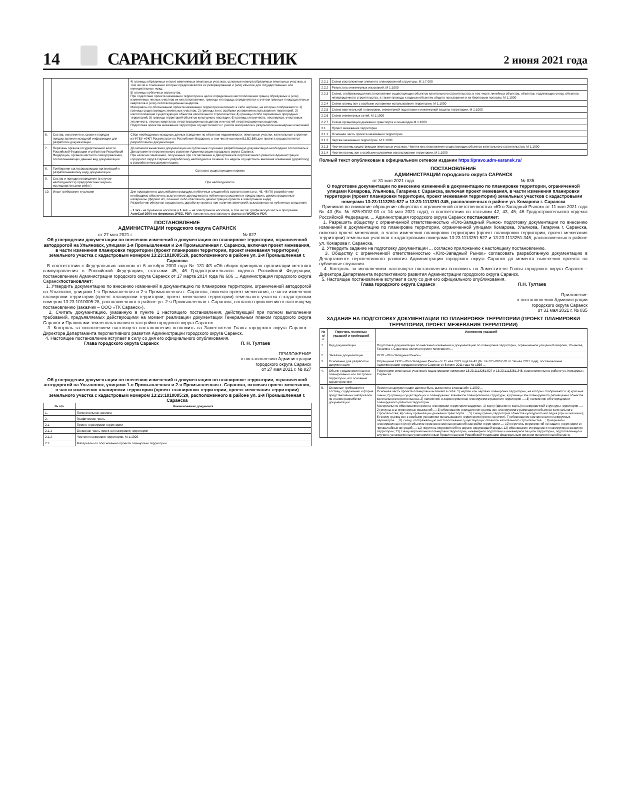14
САРАНСКИЙ ВЕСТНИК 2 июня 2021 года
| | | 4) границы образуемых и (или) изменяемых земельных участков, условные номера образуемых земельных участков, в том числе в отношении которых предполагаются их резервирование и (или) изъятие для государственных или муниципальных нужд; 5) границы публичных сервитутов. При подготовке проекта межевания территории в целях определения местоположения границ образуемых и (или) изменяемых лесных участков их местоположение, границы и площадь определяются с учетом границ и площади лесных кварталов и (или) лесотаксационных выделов. Материалы по обоснованию проекта межевания территории включают в себя чертежи, на которых отображаются: 1) границы существующих земельных участков; 2) границы зон с особыми условиями использования территорий; 3) местоположение существующих объектов капитального строительства; 4) границы особо охраняемых природных территорий; 5) границы территорий объектов культурного наследия; 6) границы лесничеств, лесопарков, участковых лесничеств, лесных кварталов, лесотаксационных выделов или частей лесотаксационных выделов. Подготовка проектов межевания территории осуществляется с учетом материалов и результатов инженерных изысканий ... |
| 6. | Состав, исполнители, сроки и порядок предоставления исходной информации для разработки документации | Сбор необходимых исходных данных (сведения по объектам недвижимости: земельные участки, капитальные строения из ФГБУ «ФКП Росреестра» по Республике Мордовия, в том числе выписки В1,В2,В6) для проекта осуществляется разработчиком документации. |
| 7. | Перечень органов государственной власти Российской Федерации и субъектов Российской Федерации, органов местного самоуправления, согласовывающих данный вид документации | До момента вынесения документации на публичные слушания разработанную документацию необходимо согласовать в Департаменте перспективного развития Администрации городского округа Саранск. При наличии замечаний, полученных при согласовании в Департаменте перспективного развития Администрации городского округа Саранск разработчику необходимо в течение 2-х недель осуществить внесение изменений (доработку) в разработанную документацию. |
| 8. | Требования согласовывающих организаций к разрабатываемому виду документации | Согласно существующим нормам |
| 9. | Состав и порядок проведения (в случае необходимости) предпроектных научно-исследовательских работ) | При необходимости |
| 10. | Иные требования и условия | Для проведения в дальнейшем процедуры публичных слушаний (в соответствии со ст. 45, 46 ГК) разработчику необходимо обеспечить выступление докладчика на публичных слушаниях и предоставить демонстрационные материалы (формат А1, планшет либо обеспечить демонстрацию проекта в электронном виде). Разработчик обязуется осуществить доработку проекта при наличии замечаний, высказанных на публичных слушаниях ... - 1 экз. - на бумажном носителе и 1 экз. – на электронном носителе, в том числе: графическую часть в программе AutoCad-2004 и в форматах JPEG, PDF; пояснительную записку в форматах WORD и PDF. |
ПОСТАНОВЛЕНИЕ
АДМИНИСТРАЦИИ городского округа САРАНСК
от 27 мая 2021 г. № 827
Об утверждении документации по внесению изменений в документацию по планировке территории, ограниченной автодорогой на Ульяновск, улицами 1-я Промышленная и 2-я Промышленная г. Саранска, включая проект межевания, в части изменения планировки территории (проект планировки территории, проект межевания территории) земельного участка с кадастровым номером 13:23:1010005:28, расположенного в районе ул. 2-я Промышленная г. Саранска
В соответствии с Федеральным законом от 6 октября 2003 года № 131-ФЗ «Об общих принципах организации местного самоуправления в Российской Федерации», статьями 45, 46 Градостроительного кодекса Российской Федерации, постановлением Администрации городского округа Саранск от 17 марта 2014 года № 686 ... Администрация городского округа Саранскпостановляет:
1. Утвердить документацию по внесению изменений в документацию по планировке территории, ограниченной автодорогой на Ульяновск, улицами 1-я Промышленная и 2-я Промышленная г. Саранска, включая проект межевания, в части изменения планировки территории (проект планировки территории, проект межевания территории) земельного участка с кадастровым номером 13:23:1010005:28, расположенного в районе ул. 2-я Промышленная г. Саранска, согласно приложению к настоящему постановлению (заказчик – ООО «ТК Саранск»).
2. Считать документацию, указанную в пункте 1 настоящего постановления, действующей при полном выполнении требований, предъявляемых действующими на момент реализации документации Генеральным планом городского округа Саранск и Правилами землепользования и застройки городского округа Саранск.
3. Контроль за исполнением настоящего постановления возложить на Заместителя Главы городского округа Саранск – Директора Департамента перспективного развития Администрации городского округа Саранск.
4. Настоящее постановление вступает в силу со дня его официального опубликования.
Глава городского округа Саранск П. Н. Тултаев
ПРИЛОЖЕНИЕ
к постановлению Администрации
городского округа Саранск
от 27 мая 2021 г. № 827
Об утверждении документации по внесению изменений в документацию по планировке территории, ограниченной автодорогой на Ульяновск, улицами 1-я Промышленная и 2-я Промышленная г. Саранска, включая проект межевания, в части изменения планировки территории (проект планировки территории, проект межевания территории) земельного участка с кадастровым номером 13:23:1010005:28, расположенного в районе ул. 2-я Промышленная г. Саранска
| № п/п | Наименование документа |
| --- | --- |
| 1. | Пояснительная записка |
| 2. | Графическая часть |
| 2.1 | Проект планировки территории |
| 2.1.1 | Основная часть проекта планировки территории |
| 2.1.2 | Чертеж планировки территории. М 1:1000 |
| 2.2 | Материалы по обоснованию проекта планировки территории |
| 2.2.1 | Схема расположения элемента планировочной структуры. М 1:7 000 |
| 2.2.2 | Результаты инженерных изысканий. М 1:1000 |
| 2.2.3 | Схема, отображающая местоположение существующих объектов капитального строительства, в том числе линейных объектов, объектов, подлежащих сносу, объектов незавершенного строительства, а также проходы к водным объектам общего пользования и их береговым полосам. М 1:1000 |
| 2.2.4 | Схема границ зон с особыми условиями использования территории. М 1:1000 |
| 2.2.5 | Схема вертикальной планировки, инженерной подготовки и инженерной защиты территории. М 1:1000 |
| 2.2.6 | Схема инженерных сетей. М 1:1000 |
| 2.2.7 | Схема организации движения транспорта и пешеходов М 1:1000 |
| 3.1 | Проект межевания территории |
| 3.1.1 | Основная часть проекта межевания территории |
| 3.1.2 | Чертеж межевания территории. М 1:1000 |
| 3.1.3 | Чертеж границ существующих земельных участков. Чертеж местоположения существующих объектов капитального строительства. М 1:1000 |
| 3.1.4 | Чертеж границ зон с особыми условиями использования территории. М 1:1000 |
Полный текст опубликован в официальном сетевом издании https://pravo.adm-saransk.ru/
ПОСТАНОВЛЕНИЕ
АДМИНИСТРАЦИИ городского округа САРАНСК
от 31 мая 2021 года № 835
О подготовке документации по внесению изменений в документацию по планировке территории, ограниченной улицами Комарова, Ульянова, Гагарина г. Саранска, включая проект межевания, в части изменения планировки территории (проект планировки территории, проект межевания территории) земельных участков с кадастровыми номерами 13:23:1113251:527 и 13:23:1113251:345, расположенных в районе ул. Комарова г. Саранска
Принимая во внимание обращение общества с ограниченной ответственностью «Юго-Западный Рынок» от 11 мая 2021 года № 43 (Вх. № 625-ЮЛ/2-03 от 14 мая 2021 года), в соответствии со статьями 42, 43, 45, 46 Градостроительного кодекса Российской Федерации, ... Администрация городского округа Саранск постановляет:
1. Разрешить обществу с ограниченной ответственностью «Юго-Западный Рынок» подготовку документации по внесению изменений в документацию по планировке территории, ограниченной улицами Комарова, Ульянова, Гагарина г. Саранска, включая проект межевания, в части изменения планировки территории (проект планировки территории, проект межевания территории) земельных участков с кадастровыми номерами 13:23:1113251:527 и 13:23:1113251:345, расположенных в районе ул. Комарова г. Саранска.
2. Утвердить задание на подготовку документации ... согласно приложению к настоящему постановлению.
3. Обществу с ограниченной ответственностью «Юго-Западный Рынок» согласовать разработанную документацию в Департаменте перспективного развития Администрации городского округа Саранск до момента вынесения проекта на публичные слушания.
4. Контроль за исполнением настоящего постановления возложить на Заместителя Главы городского округа Саранск – Директора Департамента перспективного развития Администрации городского округа Саранск.
5. Настоящее постановление вступает в силу со дня его официального опубликования.
Глава городского округа Саранск П.Н. Тултаев
Приложение
к постановлению Администрации
городского округа Саранск
от 31 мая 2021 г. № 835
ЗАДАНИЕ НА ПОДГОТОВКУ ДОКУМЕНТАЦИИ ПО ПЛАНИРОВКЕ ТЕРРИТОРИИ (ПРОЕКТ ПЛАНИРОВКИ ТЕРРИТОРИИ, ПРОЕКТ МЕЖЕВАНИЯ ТЕРРИТОРИИ)
| № п/п | Перечень основных указаний и требований | Изложение указаний |
| --- | --- | --- |
| 1. | Вид документации | Подготовка документации по внесению изменений в документацию по планировке территории, ограниченной улицами Комарова, Ульянова, Гагарина г. Саранска, включая проект межевания ... |
| 2. | Заказчик документации | ООО «Юго-Западный Рынок» |
| 3. | Основание для разработки документации | Обращение ООО «Юго-Западный Рынок» от 11 мая 2021 года № 43 (Вх. № 625-ЮЛ/2-03 от 14 мая 2021 года), постановление Администрации городского округа Саранск от 6 июня 2011 года № 1366 ... |
| 4. | Объект градостроительного планирования или застройки территории, его основные характеристики | Территория земельных участков с кадастровыми номерами 13:23:1113251:527 и 13:23:1113251:345, расположенных в районе ул. Комарова г. Саранска |
| 5. | Основные требования к составу, содержанию и форме представляемых материалов по этапам разработки документации | Проектная документация должна быть выполнена в масштабе 1:1000 ... Основная часть проекта планировки включает в себя: 1) чертеж или чертежи планировки территории, на которых отображаются: а) красные линии; б) границы существующих и планируемых элементов планировочной структуры; в) границы зон планируемого размещения объектов капитального строительства; 2) положение о характеристиках планируемого развития территории ...; 3) положения об очередности планируемого развития территории ... Материалы по обоснованию проекта планировки территории содержат: 1) карту (фрагмент карты) планировочной структуры территории ...; 2) результаты инженерных изысканий ...; 3) обоснование определения границ зон планируемого размещения объектов капитального строительства; 4) схему организации движения транспорта ...; 5) схему границ территорий объектов культурного наследия (при их наличии); 6) схему границ зон с особыми условиями использования территории (при их наличии); 7) обоснование соответствия планируемых параметров ...; 8) схему, отображающую местоположение существующих объектов капитального строительства ...; 9) варианты планировочных и (или) объемно-пространственных решений застройки территории ...; 10) перечень мероприятий по защите территории от чрезвычайных ситуаций ...; 11) перечень мероприятий по охране окружающей среды; 12) обоснование очередности планируемого развития территории; 13) схему вертикальной планировки территории, инженерной подготовки и инженерной защиты территории, подготовленную в случаях, установленных уполномоченным Правительством Российской Федерации федеральным органом исполнительной власти, |